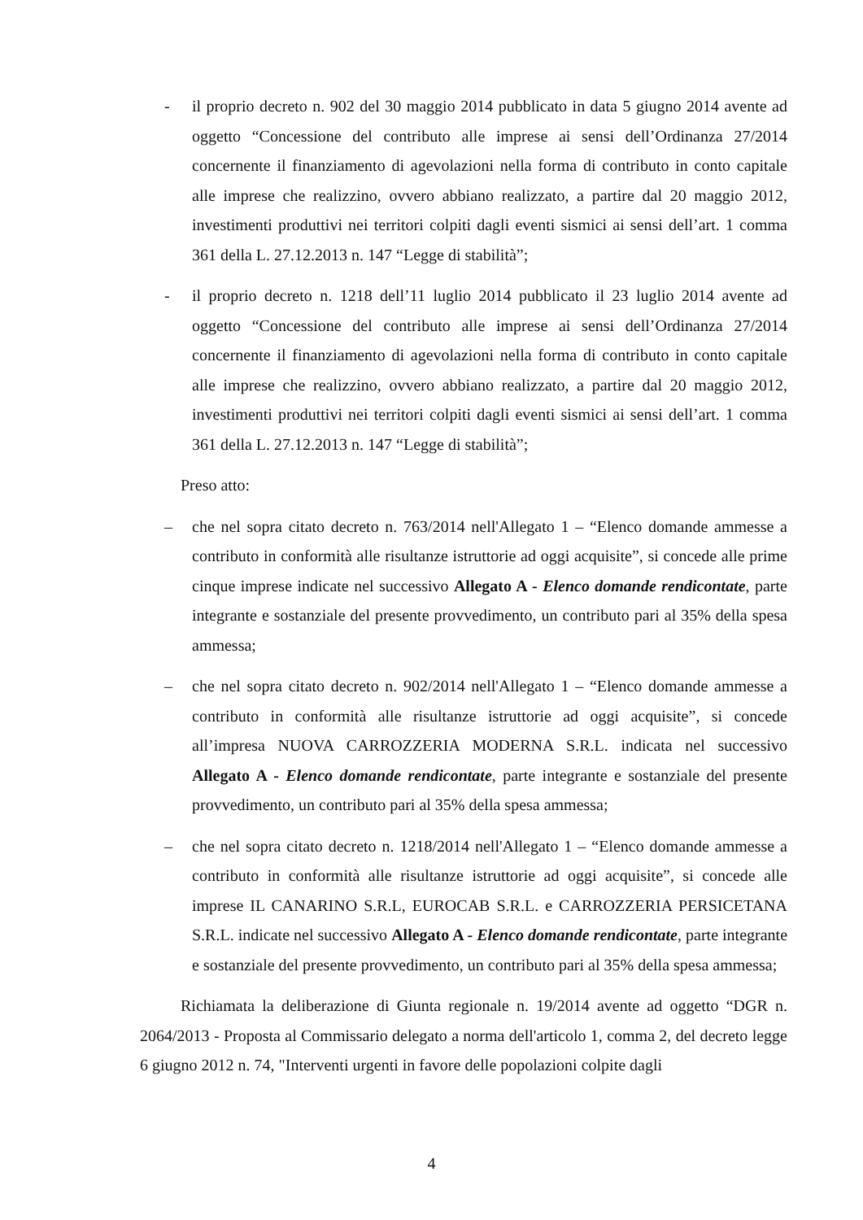- il proprio decreto n. 902 del 30 maggio 2014 pubblicato in data 5 giugno 2014 avente ad oggetto “Concessione del contributo alle imprese ai sensi dell’Ordinanza 27/2014 concernente il finanziamento di agevolazioni nella forma di contributo in conto capitale alle imprese che realizzino, ovvero abbiano realizzato, a partire dal 20 maggio 2012, investimenti produttivi nei territori colpiti dagli eventi sismici ai sensi dell’art. 1 comma 361 della L. 27.12.2013 n. 147 “Legge di stabilità”;
- il proprio decreto n. 1218 dell’11 luglio 2014 pubblicato il 23 luglio 2014 avente ad oggetto “Concessione del contributo alle imprese ai sensi dell’Ordinanza 27/2014 concernente il finanziamento di agevolazioni nella forma di contributo in conto capitale alle imprese che realizzino, ovvero abbiano realizzato, a partire dal 20 maggio 2012, investimenti produttivi nei territori colpiti dagli eventi sismici ai sensi dell’art. 1 comma 361 della L. 27.12.2013 n. 147 “Legge di stabilità”;
Preso atto:
– che nel sopra citato decreto n. 763/2014 nell'Allegato 1 – “Elenco domande ammesse a contributo in conformità alle risultanze istruttorie ad oggi acquisite”, si concede alle prime cinque imprese indicate nel successivo Allegato A - Elenco domande rendicontate, parte integrante e sostanziale del presente provvedimento, un contributo pari al 35% della spesa ammessa;
– che nel sopra citato decreto n. 902/2014 nell'Allegato 1 – “Elenco domande ammesse a contributo in conformità alle risultanze istruttorie ad oggi acquisite”, si concede all’impresa NUOVA CARROZZERIA MODERNA S.R.L. indicata nel successivo Allegato A - Elenco domande rendicontate, parte integrante e sostanziale del presente provvedimento, un contributo pari al 35% della spesa ammessa;
– che nel sopra citato decreto n. 1218/2014 nell'Allegato 1 – “Elenco domande ammesse a contributo in conformità alle risultanze istruttorie ad oggi acquisite”, si concede alle imprese IL CANARINO S.R.L, EUROCAB S.R.L. e CARROZZERIA PERSICETANA S.R.L. indicate nel successivo Allegato A - Elenco domande rendicontate, parte integrante e sostanziale del presente provvedimento, un contributo pari al 35% della spesa ammessa;
Richiamata la deliberazione di Giunta regionale n. 19/2014 avente ad oggetto “DGR n. 2064/2013 - Proposta al Commissario delegato a norma dell'articolo 1, comma 2, del decreto legge 6 giugno 2012 n. 74, "Interventi urgenti in favore delle popolazioni colpite dagli
4